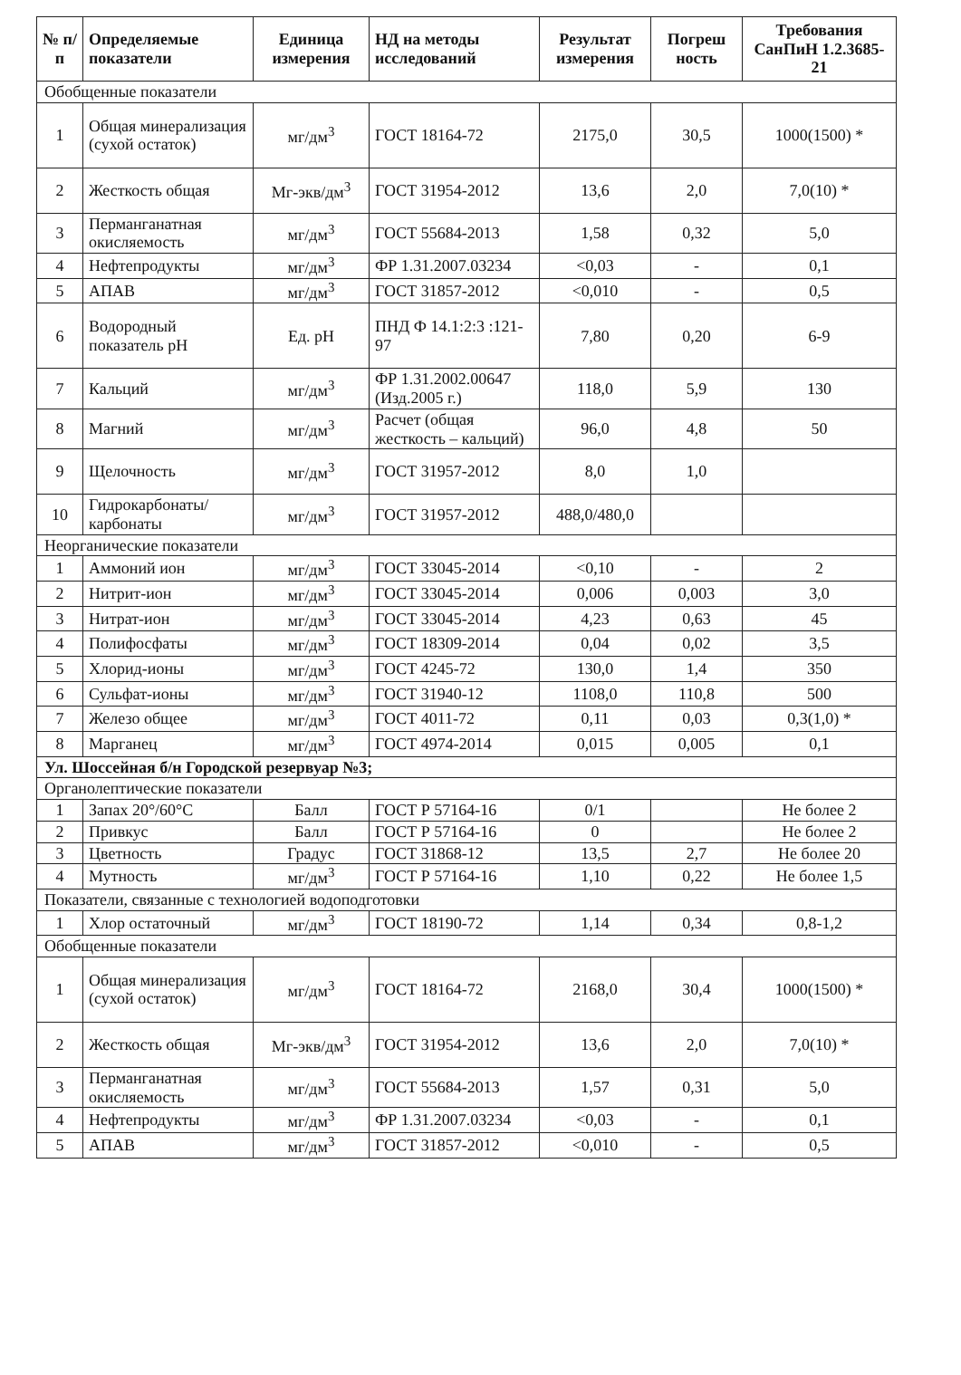| № п/п | Определяемые показатели | Единица измерения | НД на методы исследований | Результат измерения | Погреш ность | Требования СанПиН 1.2.3685-21 |
| --- | --- | --- | --- | --- | --- | --- |
| Обобщенные показатели | | | | | | |
| 1 | Общая минерализация (сухой остаток) | мг/дм<sup>3</sup> | ГОСТ 18164-72 | 2175,0 | 30,5 | 1000(1500) * |
| 2 | Жесткость общая | Мг-экв/дм<sup>3</sup> | ГОСТ 31954-2012 | 13,6 | 2,0 | 7,0(10) * |
| 3 | Перманганатная окисляемость | мг/дм<sup>3</sup> | ГОСТ 55684-2013 | 1,58 | 0,32 | 5,0 |
| 4 | Нефтепродукты | мг/дм<sup>3</sup> | ФР 1.31.2007.03234 | <0,03 | - | 0,1 |
| 5 | АПАВ | мг/дм<sup>3</sup> | ГОСТ 31857-2012 | <0,010 | - | 0,5 |
| 6 | Водородный показатель pH | Ед. pH | ПНД Ф 14.1:2:3 :121-97 | 7,80 | 0,20 | 6-9 |
| 7 | Кальций | мг/дм<sup>3</sup> | ФР 1.31.2002.00647 (Изд.2005 г.) | 118,0 | 5,9 | 130 |
| 8 | Магний | мг/дм<sup>3</sup> | Расчет (общая жесткость – кальций) | 96,0 | 4,8 | 50 |
| 9 | Щелочность | мг/дм<sup>3</sup> | ГОСТ 31957-2012 | 8,0 | 1,0 | |
| 10 | Гидрокарбонаты/ карбонаты | мг/дм<sup>3</sup> | ГОСТ 31957-2012 | 488,0/480,0 | | |
| Неорганические показатели | | | | | | |
| 1 | Аммоний ион | мг/дм<sup>3</sup> | ГОСТ 33045-2014 | <0,10 | - | 2 |
| 2 | Нитрит-ион | мг/дм<sup>3</sup> | ГОСТ 33045-2014 | 0,006 | 0,003 | 3,0 |
| 3 | Нитрат-ион | мг/дм<sup>3</sup> | ГОСТ 33045-2014 | 4,23 | 0,63 | 45 |
| 4 | Полифосфаты | мг/дм<sup>3</sup> | ГОСТ 18309-2014 | 0,04 | 0,02 | 3,5 |
| 5 | Хлорид-ионы | мг/дм<sup>3</sup> | ГОСТ 4245-72 | 130,0 | 1,4 | 350 |
| 6 | Сульфат-ионы | мг/дм<sup>3</sup> | ГОСТ 31940-12 | 1108,0 | 110,8 | 500 |
| 7 | Железо общее | мг/дм<sup>3</sup> | ГОСТ 4011-72 | 0,11 | 0,03 | 0,3(1,0) * |
| 8 | Марганец | мг/дм<sup>3</sup> | ГОСТ 4974-2014 | 0,015 | 0,005 | 0,1 |
| Ул. Шоссейная б/н Городской резервуар №3; | | | | | | |
| Органолептические показатели | | | | | | |
| 1 | Запах 20°/60°C | Балл | ГОСТ Р 57164-16 | 0/1 | | Не более 2 |
| 2 | Привкус | Балл | ГОСТ Р 57164-16 | 0 | | Не более 2 |
| 3 | Цветность | Градус | ГОСТ 31868-12 | 13,5 | 2,7 | Не более 20 |
| 4 | Мутность | мг/дм<sup>3</sup> | ГОСТ Р 57164-16 | 1,10 | 0,22 | Не более 1,5 |
| Показатели, связанные с технологией водоподготовки | | | | | | |
| 1 | Хлор остаточный | мг/дм<sup>3</sup> | ГОСТ 18190-72 | 1,14 | 0,34 | 0,8-1,2 |
| Обобщенные показатели | | | | | | |
| 1 | Общая минерализация (сухой остаток) | мг/дм<sup>3</sup> | ГОСТ 18164-72 | 2168,0 | 30,4 | 1000(1500) * |
| 2 | Жесткость общая | Мг-экв/дм<sup>3</sup> | ГОСТ 31954-2012 | 13,6 | 2,0 | 7,0(10) * |
| 3 | Перманганатная окисляемость | мг/дм<sup>3</sup> | ГОСТ 55684-2013 | 1,57 | 0,31 | 5,0 |
| 4 | Нефтепродукты | мг/дм<sup>3</sup> | ФР 1.31.2007.03234 | <0,03 | - | 0,1 |
| 5 | АПАВ | мг/дм<sup>3</sup> | ГОСТ 31857-2012 | <0,010 | - | 0,5 |